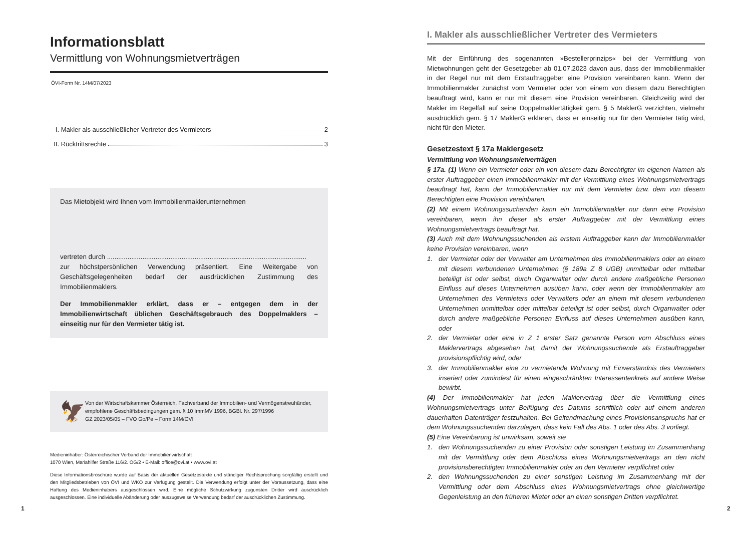Informationsblatt
Vermittlung von Wohnungsmietverträgen
ÖVI-Form Nr. 14M/07/2023
I. Makler als ausschließlicher Vertreter des Vermieters 2
II. Rücktrittsrechte 3
Das Mietobjekt wird Ihnen vom Immobilienmaklerunternehmen
vertreten durch ...........................................................................................................
zur höchstpersönlichen Verwendung präsentiert. Eine Weitergabe von Geschäftsgelegenheiten bedarf der ausdrücklichen Zustimmung des Immobilienmaklers.
Der Immobilienmakler erklärt, dass er – entgegen dem in der Immobilienwirtschaft üblichen Geschäftsgebrauch des Doppelmaklers – einseitig nur für den Vermieter tätig ist.
🦅
Von der Wirtschaftskammer Österreich, Fachverband der Immobilien- und Vermögenstreuhänder, empfohlene Geschäftsbedingungen gem. § 10 ImmMV 1996, BGBl. Nr. 297/1996
GZ 2023/05/05 – FVO Go/Pe – Form 14M/ÖVI
Medieninhaber: Österreichischer Verband der Immobilienwirtschaft
1070 Wien, Mariahilfer Straße 116/2. OG/2 • E-Mail: office@ovi.at • www.ovi.at
Diese Informationsbroschüre wurde auf Basis der aktuellen Gesetzestexte und ständiger Rechtsprechung sorgfältig erstellt und den Mitgliedsbetrieben von ÖVI und WKO zur Verfügung gestellt. Die Verwendung erfolgt unter der Voraussetzung, dass eine Haftung des Medieninhabers ausgeschlossen wird. Eine mögliche Schutzwirkung zugunsten Dritter wird ausdrücklich ausgeschlossen. Eine individuelle Abänderung oder auszugsweise Verwendung bedarf der ausdrücklichen Zustimmung.
1
I. Makler als ausschließlicher Vertreter des Vermieters
Mit der Einführung des sogenannten »Bestellerprinzips« bei der Vermittlung von Mietwohnungen geht der Gesetzgeber ab 01.07.2023 davon aus, dass der Immobilienmakler in der Regel nur mit dem Erstauftraggeber eine Provision vereinbaren kann. Wenn der Immobilienmakler zunächst vom Vermieter oder von einem von diesem dazu Berechtigten beauftragt wird, kann er nur mit diesem eine Provision vereinbaren. Gleichzeitig wird der Makler im Regelfall auf seine Doppelmaklertätigkeit gem. § 5 MaklerG verzichten, vielmehr ausdrücklich gem. § 17 MaklerG erklären, dass er einseitig nur für den Vermieter tätig wird, nicht für den Mieter.
Gesetzestext § 17a Maklergesetz
Vermittlung von Wohnungsmietverträgen
§ 17a. (1) Wenn ein Vermieter oder ein von diesem dazu Berechtigter im eigenen Namen als erster Auftraggeber einen Immobilienmakler mit der Vermittlung eines Wohnungsmietvertrags beauftragt hat, kann der Immobilienmakler nur mit dem Vermieter bzw. dem von diesem Berechtigten eine Provision vereinbaren.
(2) Mit einem Wohnungssuchenden kann ein Immobilienmakler nur dann eine Provision vereinbaren, wenn ihn dieser als erster Auftraggeber mit der Vermittlung eines Wohnungsmietvertrags beauftragt hat.
(3) Auch mit dem Wohnungssuchenden als erstem Auftraggeber kann der Immobilienmakler keine Provision vereinbaren, wenn
1. der Vermieter oder der Verwalter am Unternehmen des Immobilienmaklers oder an einem mit diesem verbundenen Unternehmen (§ 189a Z 8 UGB) unmittelbar oder mittelbar beteiligt ist oder selbst, durch Organwalter oder durch andere maßgebliche Personen Einfluss auf dieses Unternehmen ausüben kann, oder wenn der Immobilienmakler am Unternehmen des Vermieters oder Verwalters oder an einem mit diesem verbundenen Unternehmen unmittelbar oder mittelbar beteiligt ist oder selbst, durch Organwalter oder durch andere maßgebliche Personen Einfluss auf dieses Unternehmen ausüben kann, oder
2. der Vermieter oder eine in Z 1 erster Satz genannte Person vom Abschluss eines Maklervertrags abgesehen hat, damit der Wohnungssuchende als Erstauftraggeber provisionspflichtig wird, oder
3. der Immobilienmakler eine zu vermietende Wohnung mit Einverständnis des Vermieters inseriert oder zumindest für einen eingeschränkten Interessentenkreis auf andere Weise bewirbt.
(4) Der Immobilienmakler hat jeden Maklervertrag über die Vermittlung eines Wohnungsmietvertrags unter Beifügung des Datums schriftlich oder auf einem anderen dauerhaften Datenträger festzuhalten. Bei Geltendmachung eines Provisionsanspruchs hat er dem Wohnungssuchenden darzulegen, dass kein Fall des Abs. 1 oder des Abs. 3 vorliegt.
(5) Eine Vereinbarung ist unwirksam, soweit sie
1. den Wohnungssuchenden zu einer Provision oder sonstigen Leistung im Zusammenhang mit der Vermittlung oder dem Abschluss eines Wohnungsmietvertrags an den nicht provisionsberechtigten Immobilienmakler oder an den Vermieter verpflichtet oder
2. den Wohnungssuchenden zu einer sonstigen Leistung im Zusammenhang mit der Vermittlung oder dem Abschluss eines Wohnungsmietvertrags ohne gleichwertige Gegenleistung an den früheren Mieter oder an einen sonstigen Dritten verpflichtet.
2